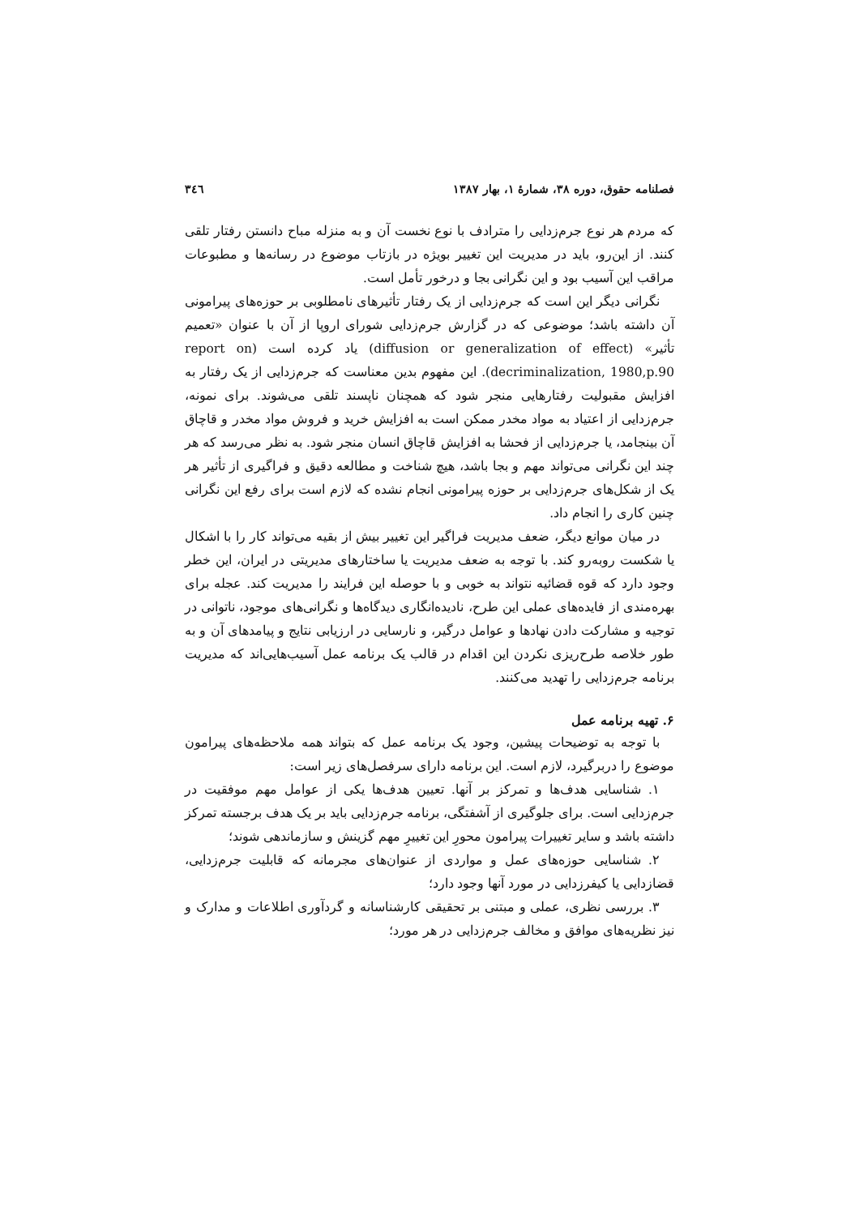فصلنامه حقوق، دوره ۳۸، شمارهٔ ۱، بهار ۱۳۸۷ ۳٤٦
که مردم هر نوع جرم‌زدایی را مترادف با نوع نخست آن و به منزله مباح دانستن رفتار تلقی کنند. از این‌رو، باید در مدیریت این تغییر بویژه در بازتاب موضوع در رسانه‌ها و مطبوعات مراقب این آسیب بود و این نگرانی بجا و درخور تأمل است.
نگرانی دیگر این است که جرم‌زدایی از یک رفتار تأثیرهای نامطلوبی بر حوزه‌های پیرامونی آن داشته باشد؛ موضوعی که در گزارش جرم‌زدایی شورای اروپا از آن با عنوان «تعمیم تأثیر» (diffusion or generalization of effect) یاد کرده است (report on decriminalization, 1980,p.90). این مفهوم بدین معناست که جرم‌زدایی از یک رفتار به افزایش مقبولیت رفتارهایی منجر شود که همچنان ناپسند تلقی می‌شوند. برای نمونه، جرم‌زدایی از اعتیاد به مواد مخدر ممکن است به افزایش خرید و فروش مواد مخدر و قاچاق آن بینجامد، یا جرم‌زدایی از فحشا به افزایش قاچاق انسان منجر شود. به نظر می‌رسد که هر چند این نگرانی می‌تواند مهم و بجا باشد، هیچ شناخت و مطالعه دقیق و فراگیری از تأثیر هر یک از شکل‌های جرم‌زدایی بر حوزه پیرامونی انجام نشده که لازم است برای رفع این نگرانی چنین کاری را انجام داد.
در میان موانع دیگر، ضعف مدیریت فراگیر این تغییر بیش از بقیه می‌تواند کار را با اشکال یا شکست روبه‌رو کند. با توجه به ضعف مدیریت یا ساختارهای مدیریتی در ایران، این خطر وجود دارد که قوه قضائیه نتواند به خوبی و با حوصله این فرایند را مدیریت کند. عجله برای بهره‌مندی از فایده‌های عملی این طرح، نادیده‌انگاری دیدگاه‌ها و نگرانی‌های موجود، ناتوانی در توجیه و مشارکت دادن نهادها و عوامل درگیر، و نارسایی در ارزیابی نتایج و پیامدهای آن و به طور خلاصه طرح‌ریزی نکردن این اقدام در قالب یک برنامه عمل آسیب‌هایی‌اند که مدیریت برنامه جرم‌زدایی را تهدید می‌کنند.
۶. تهیه برنامه عمل
با توجه به توضیحات پیشین، وجود یک برنامه عمل که بتواند همه ملاحظه‌های پیرامون موضوع را دربرگیرد، لازم است. این برنامه دارای سرفصل‌های زیر است:
۱. شناسایی هدف‌ها و تمرکز بر آنها. تعیین هدف‌ها یکی از عوامل مهم موفقیت در جرم‌زدایی است. برای جلوگیری از آشفتگی، برنامه جرم‌زدایی باید بر یک هدف برجسته تمرکز داشته باشد و سایر تغییرات پیرامون محورِ این تغییرِ مهم گزینش و سازماندهی شوند؛
۲. شناسایی حوزه‌های عمل و مواردی از عنوان‌های مجرمانه که قابلیت جرم‌زدایی، قضازدایی یا کیفرزدایی در مورد آنها وجود دارد؛
۳. بررسی نظری، عملی و مبتنی بر تحقیقی کارشناسانه و گردآوری اطلاعات و مدارک و نیز نظریه‌های موافق و مخالف جرم‌زدایی در هر مورد؛